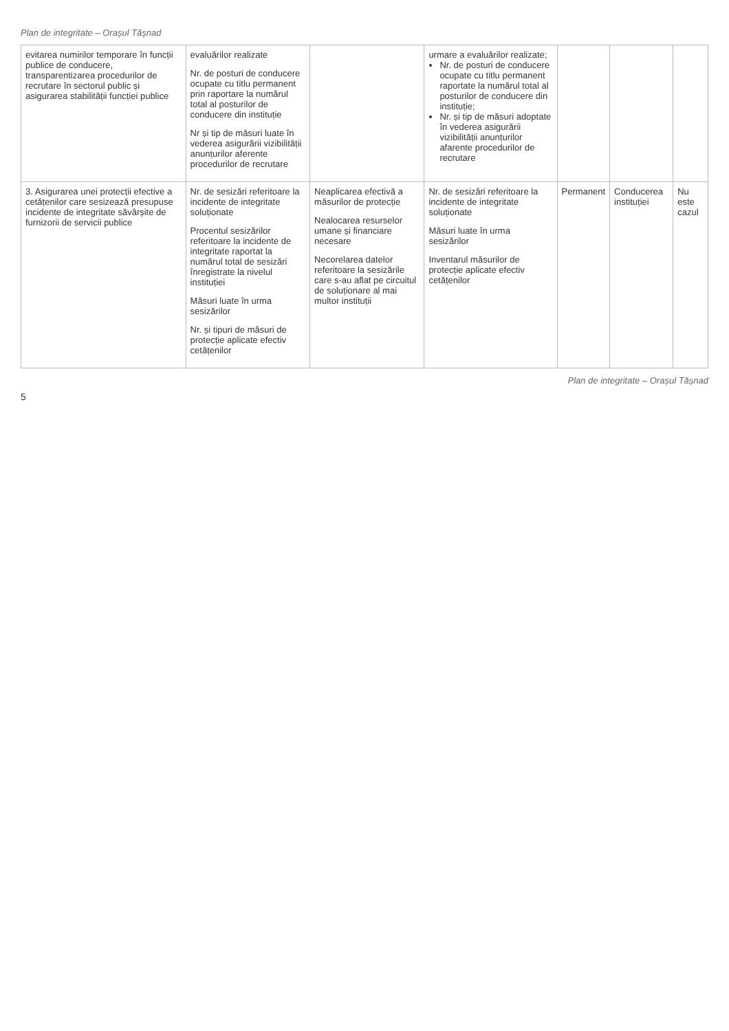Plan de integritate – Orașul Tășnad
| evitarea numirilor temporare în funcții publice de conducere, transparentizarea procedurilor de recrutare în sectorul public și asigurarea stabilității funcției publice | evaluărilor realizate Nr. de posturi de conducere ocupate cu titlu permanent prin raportare la numărul total al posturilor de conducere din instituție Nr și tip de măsuri luate în vederea asigurării vizibilității anunțurilor aferente procedurilor de recrutare | | urmare a evaluărilor realizate; Nr. de posturi de conducere ocupate cu titlu permanent raportate la numărul total al posturilor de conducere din instituție; Nr. și tip de măsuri adoptate în vederea asigurării vizibilității anunțurilor afarente procedurilor de recrutare | | | |
| 3. Asigurarea unei protecții efective a cetățenilor care sesizează presupuse incidente de integritate săvârșite de furnizorii de servicii publice | Nr. de sesizări referitoare la incidente de integritate soluționate Procentul sesizărilor referitoare la incidente de integritate raportat la numărul total de sesizări înregistrate la nivelul instituției Măsuri luate în urma sesizărilor Nr. și tipuri de măsuri de protecție aplicate efectiv cetățenilor | Neaplicarea efectivă a măsurilor de protecție Nealocarea resurselor umane și financiare necesare Necorelarea datelor referitoare la sesizările care s-au aflat pe circuitul de soluționare al mai multor instituții | Nr. de sesizări referitoare la incidente de integritate soluționate Măsuri luate în urma sesizărilor Inventarul măsurilor de protecție aplicate efectiv cetățenilor | Permanent | Conducerea instituției | Nu este cazul |
Plan de integritate – Orașul Tășnad
5